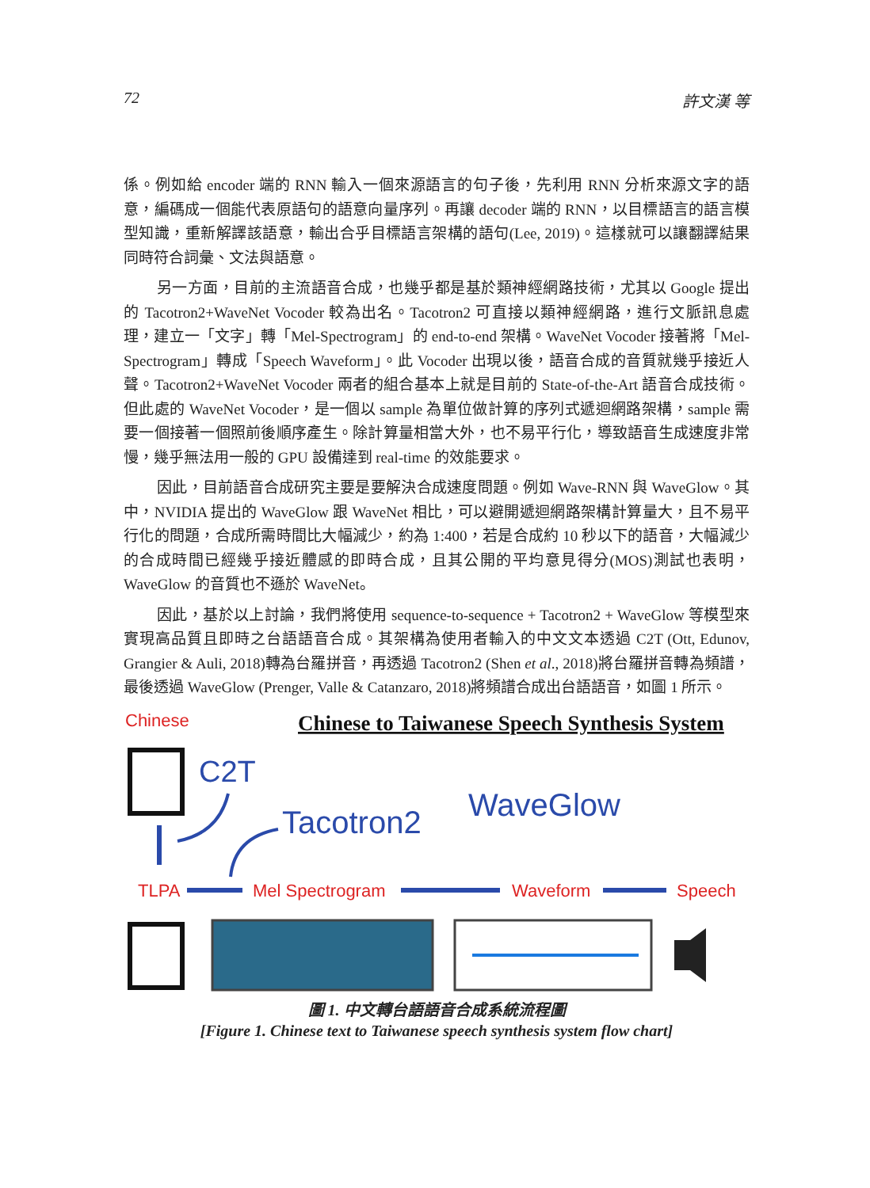72 許文漢 等
係。例如給 encoder 端的 RNN 輸入一個來源語言的句子後，先利用 RNN 分析來源文字的語意，編碼成一個能代表原語句的語意向量序列。再讓 decoder 端的 RNN，以目標語言的語言模型知識，重新解譯該語意，輸出合乎目標語言架構的語句(Lee, 2019)。這樣就可以讓翻譯結果同時符合詞彙、文法與語意。
另一方面，目前的主流語音合成，也幾乎都是基於類神經網路技術，尤其以 Google 提出的 Tacotron2+WaveNet Vocoder 較為出名。Tacotron2 可直接以類神經網路，進行文脈訊息處理，建立一「文字」轉「Mel-Spectrogram」的 end-to-end 架構。WaveNet Vocoder 接著將「Mel-Spectrogram」轉成「Speech Waveform」。此 Vocoder 出現以後，語音合成的音質就幾乎接近人聲。Tacotron2+WaveNet Vocoder 兩者的組合基本上就是目前的 State-of-the-Art 語音合成技術。但此處的 WaveNet Vocoder，是一個以 sample 為單位做計算的序列式遞迴網路架構，sample 需要一個接著一個照前後順序產生。除計算量相當大外，也不易平行化，導致語音生成速度非常慢，幾乎無法用一般的 GPU 設備達到 real-time 的效能要求。
因此，目前語音合成研究主要是要解決合成速度問題。例如 Wave-RNN 與 WaveGlow。其中，NVIDIA 提出的 WaveGlow 跟 WaveNet 相比，可以避開遞迴網路架構計算量大，且不易平行化的問題，合成所需時間比大幅減少，約為 1:400，若是合成約 10 秒以下的語音，大幅減少的合成時間已經幾乎接近體感的即時合成，且其公開的平均意見得分(MOS)測試也表明，WaveGlow 的音質也不遜於 WaveNet。
因此，基於以上討論，我們將使用 sequence-to-sequence + Tacotron2 + WaveGlow 等模型來實現高品質且即時之台語語音合成。其架構為使用者輸入的中文文本透過 C2T (Ott, Edunov, Grangier & Auli, 2018)轉為台羅拼音，再透過 Tacotron2 (Shen et al., 2018)將台羅拼音轉為頻譜，最後透過 WaveGlow (Prenger, Valle & Catanzaro, 2018)將頻譜合成出台語語音，如圖 1 所示。
Chinese
Chinese to Taiwanese Speech Synthesis System
C2T
Tacotron2
WaveGlow
TLPA
Mel Spectrogram
Waveform
Speech
圖 1. 中文轉台語語音合成系統流程圖
[Figure 1. Chinese text to Taiwanese speech synthesis system flow chart]